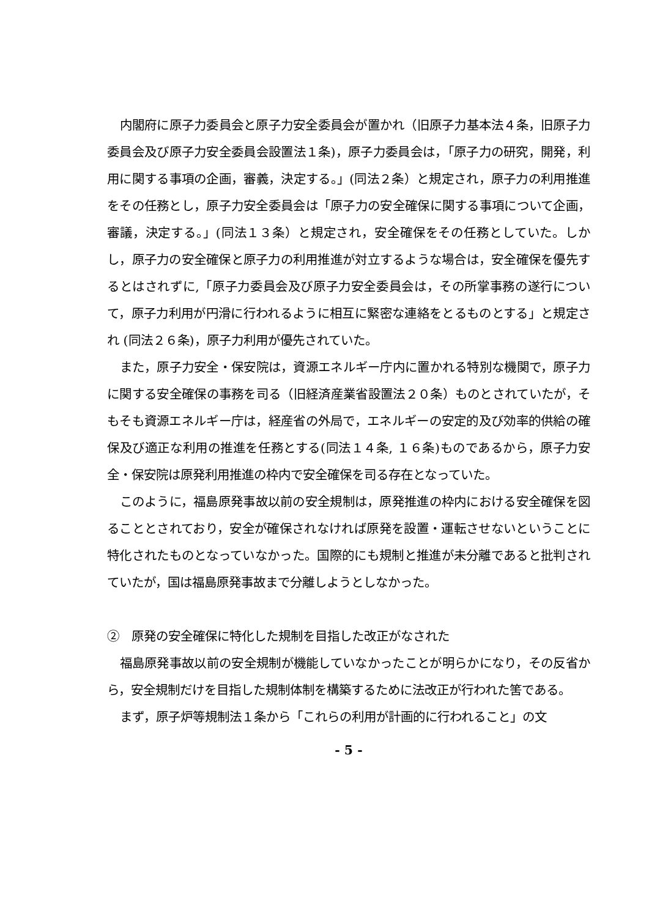内閣府に原子力委員会と原子力安全委員会が置かれ（旧原子力基本法４条，旧原子力委員会及び原子力安全委員会設置法１条)，原子力委員会は，「原子力の研究，開発，利用に関する事項の企画，審義，決定する。」(同法２条）と規定され，原子力の利用推進をその任務とし，原子力安全委員会は「原子力の安全確保に関する事項について企画，審議，決定する。」(同法１３条）と規定され，安全確保をその任務としていた。しかし，原子力の安全確保と原子力の利用推進が対立するような場合は，安全確保を優先するとはされずに,「原子力委員会及び原子力安全委員会は，その所掌事務の遂行について，原子力利用が円滑に行われるように相互に緊密な連絡をとるものとする」と規定され (同法２６条)，原子力利用が優先されていた。
また，原子力安全・保安院は，資源エネルギー庁内に置かれる特別な機関で，原子力に関する安全確保の事務を司る（旧経済産業省設置法２０条）ものとされていたが，そもそも資源エネルギー庁は，経産省の外局で，エネルギーの安定的及び効率的供給の確保及び適正な利用の推進を任務とする(同法１４条, １６条)ものであるから，原子力安全・保安院は原発利用推進の枠内で安全確保を司る存在となっていた。
このように，福島原発事故以前の安全規制は，原発推進の枠内における安全確保を図ることとされており，安全が確保されなければ原発を設置・運転させないということに特化されたものとなっていなかった。国際的にも規制と推進が未分離であると批判されていたが，国は福島原発事故まで分離しようとしなかった。
②　原発の安全確保に特化した規制を目指した改正がなされた
福島原発事故以前の安全規制が機能していなかったことが明らかになり，その反省から，安全規制だけを目指した規制体制を構築するために法改正が行われた筈である。
まず，原子炉等規制法１条から「これらの利用が計画的に行われること」の文
- 5 -